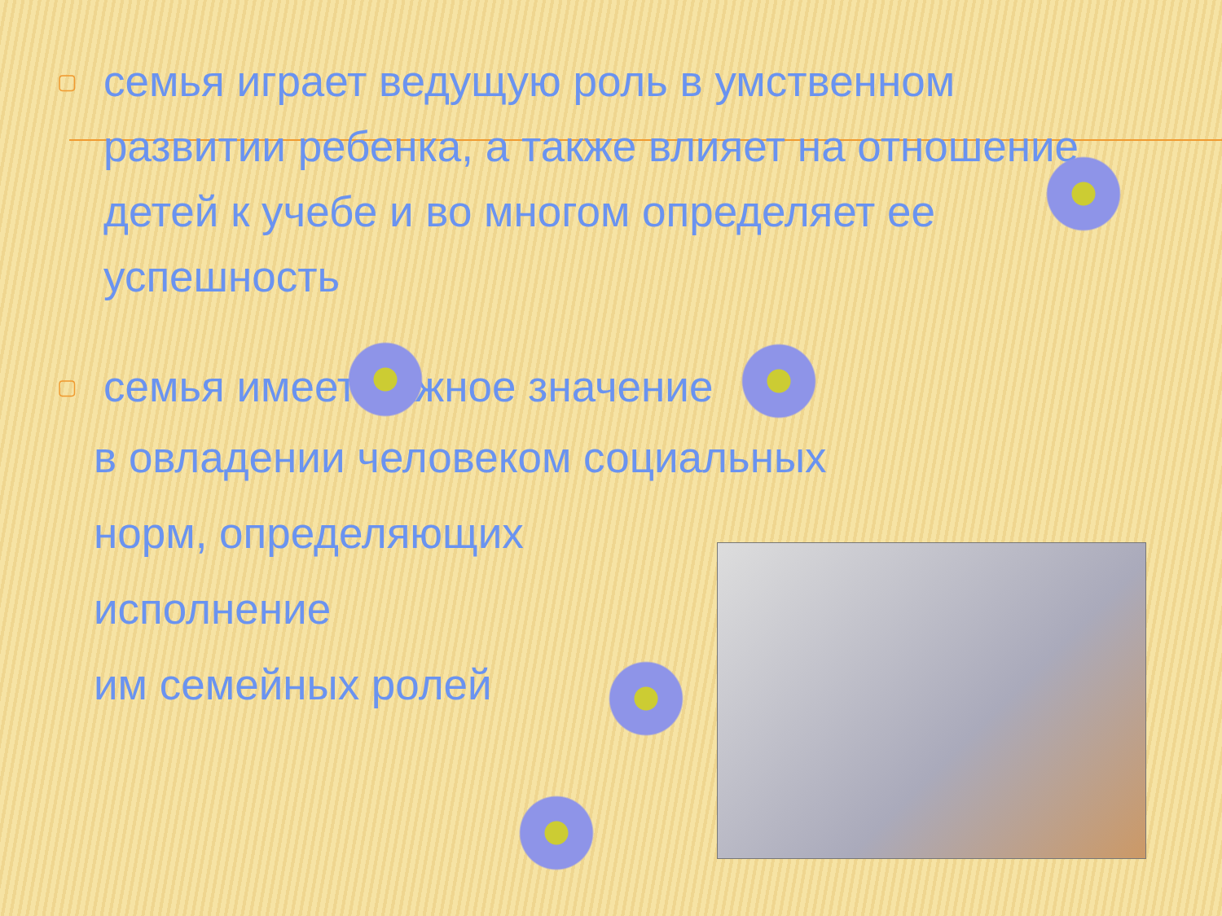▢
семья играет ведущую роль в умственном развитии ребенка, а также влияет на отношение детей к учебе и во многом определяет ее успешность
▢
семья имеет важное значение
в овладении человеком социальных
норм, определяющих
исполнение
им семейных ролей